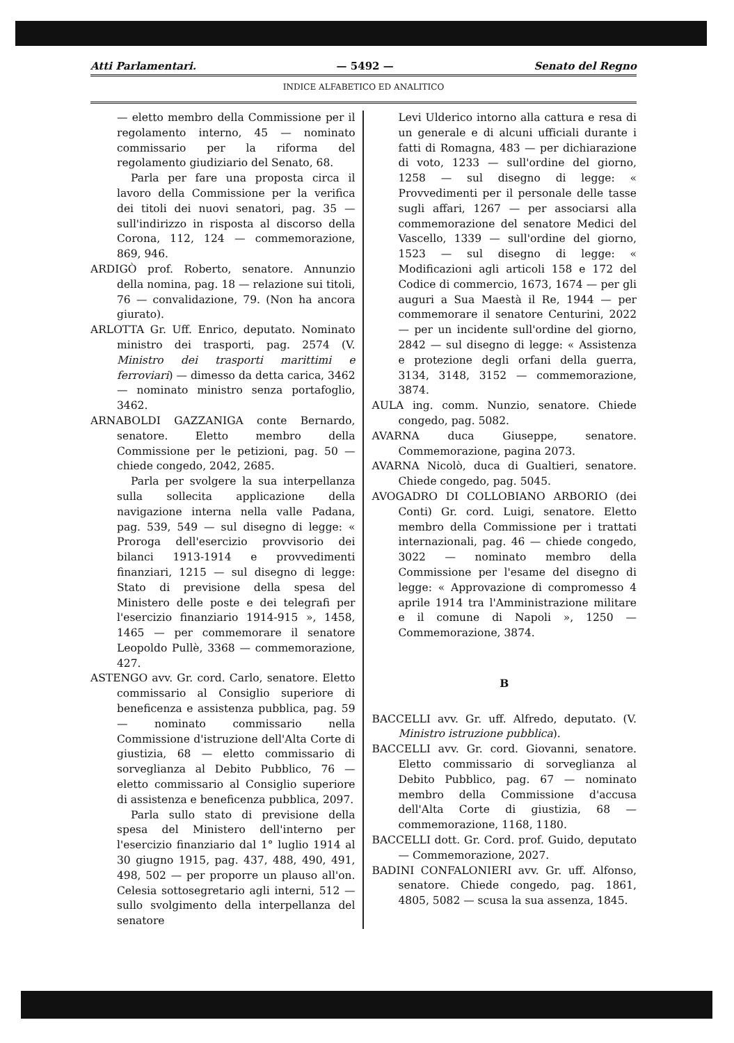Atti Parlamentari. — 5492 — Senato del Regno
INDICE ALFABETICO ED ANALITICO
— eletto membro della Commissione per il regolamento interno, 45 — nominato commissario per la riforma del regolamento giudiziario del Senato, 68.
Parla per fare una proposta circa il lavoro della Commissione per la verifica dei titoli dei nuovi senatori, pag. 35 — sull'indirizzo in risposta al discorso della Corona, 112, 124 — commemorazione, 869, 946.
ARDIGÒ prof. Roberto, senatore. Annunzio della nomina, pag. 18 — relazione sui titoli, 76 — convalidazione, 79. (Non ha ancora giurato).
ARLOTTA Gr. Uff. Enrico, deputato. Nominato ministro dei trasporti, pag. 2574 (V. Ministro dei trasporti marittimi e ferroviari) — dimesso da detta carica, 3462 — nominato ministro senza portafoglio, 3462.
ARNABOLDI GAZZANIGA conte Bernardo, senatore. Eletto membro della Commissione per le petizioni, pag. 50 — chiede congedo, 2042, 2685.
Parla per svolgere la sua interpellanza sulla sollecita applicazione della navigazione interna nella valle Padana, pag. 539, 549 — sul disegno di legge: « Proroga dell'esercizio provvisorio dei bilanci 1913-1914 e provvedimenti finanziari, 1215 — sul disegno di legge: Stato di previsione della spesa del Ministero delle poste e dei telegrafi per l'esercizio finanziario 1914-915 », 1458, 1465 — per commemorare il senatore Leopoldo Pullè, 3368 — commemorazione, 427.
ASTENGO avv. Gr. cord. Carlo, senatore. Eletto commissario al Consiglio superiore di beneficenza e assistenza pubblica, pag. 59 — nominato commissario nella Commissione d'istruzione dell'Alta Corte di giustizia, 68 — eletto commissario di sorveglianza al Debito Pubblico, 76 — eletto commissario al Consiglio superiore di assistenza e beneficenza pubblica, 2097.
Parla sullo stato di previsione della spesa del Ministero dell'interno per l'esercizio finanziario dal 1° luglio 1914 al 30 giugno 1915, pag. 437, 488, 490, 491, 498, 502 — per proporre un plauso all'on. Celesia sottosegretario agli interni, 512 — sullo svolgimento della interpellanza del senatore
Levi Ulderico intorno alla cattura e resa di un generale e di alcuni ufficiali durante i fatti di Romagna, 483 — per dichiarazione di voto, 1233 — sull'ordine del giorno, 1258 — sul disegno di legge: « Provvedimenti per il personale delle tasse sugli affari, 1267 — per associarsi alla commemorazione del senatore Medici del Vascello, 1339 — sull'ordine del giorno, 1523 — sul disegno di legge: « Modificazioni agli articoli 158 e 172 del Codice di commercio, 1673, 1674 — per gli auguri a Sua Maestà il Re, 1944 — per commemorare il senatore Centurini, 2022 — per un incidente sull'ordine del giorno, 2842 — sul disegno di legge: « Assistenza e protezione degli orfani della guerra, 3134, 3148, 3152 — commemorazione, 3874.
AULA ing. comm. Nunzio, senatore. Chiede congedo, pag. 5082.
AVARNA duca Giuseppe, senatore. Commemorazione, pagina 2073.
AVARNA Nicolò, duca di Gualtieri, senatore. Chiede congedo, pag. 5045.
AVOGADRO DI COLLOBIANO ARBORIO (dei Conti) Gr. cord. Luigi, senatore. Eletto membro della Commissione per i trattati internazionali, pag. 46 — chiede congedo, 3022 — nominato membro della Commissione per l'esame del disegno di legge: « Approvazione di compromesso 4 aprile 1914 tra l'Amministrazione militare e il comune di Napoli », 1250 — Commemorazione, 3874.
B
BACCELLI avv. Gr. uff. Alfredo, deputato. (V. Ministro istruzione pubblica).
BACCELLI avv. Gr. cord. Giovanni, senatore. Eletto commissario di sorveglianza al Debito Pubblico, pag. 67 — nominato membro della Commissione d'accusa dell'Alta Corte di giustizia, 68 — commemorazione, 1168, 1180.
BACCELLI dott. Gr. Cord. prof. Guido, deputato — Commemorazione, 2027.
BADINI CONFALONIERI avv. Gr. uff. Alfonso, senatore. Chiede congedo, pag. 1861, 4805, 5082 — scusa la sua assenza, 1845.